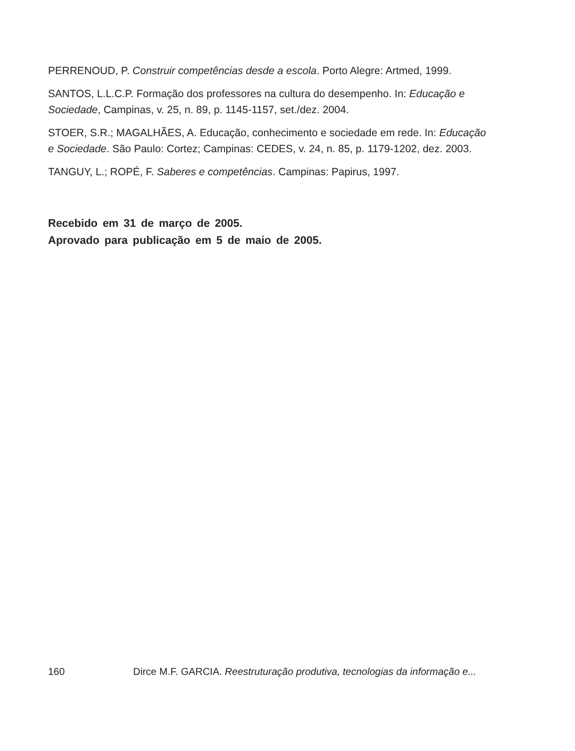PERRENOUD, P. Construir competências desde a escola. Porto Alegre: Artmed, 1999.
SANTOS, L.L.C.P. Formação dos professores na cultura do desempenho. In: Educação e Sociedade, Campinas, v. 25, n. 89, p. 1145-1157, set./dez. 2004.
STOER, S.R.; MAGALHÃES, A. Educação, conhecimento e sociedade em rede. In: Educação e Sociedade. São Paulo: Cortez; Campinas: CEDES, v. 24, n. 85, p. 1179-1202, dez. 2003.
TANGUY, L.; ROPÉ, F. Saberes e competências. Campinas: Papirus, 1997.
Recebido em 31 de março de 2005.
Aprovado para publicação em 5 de maio de 2005.
160 Dirce M.F. GARCIA. Reestruturação produtiva, tecnologias da informação e...